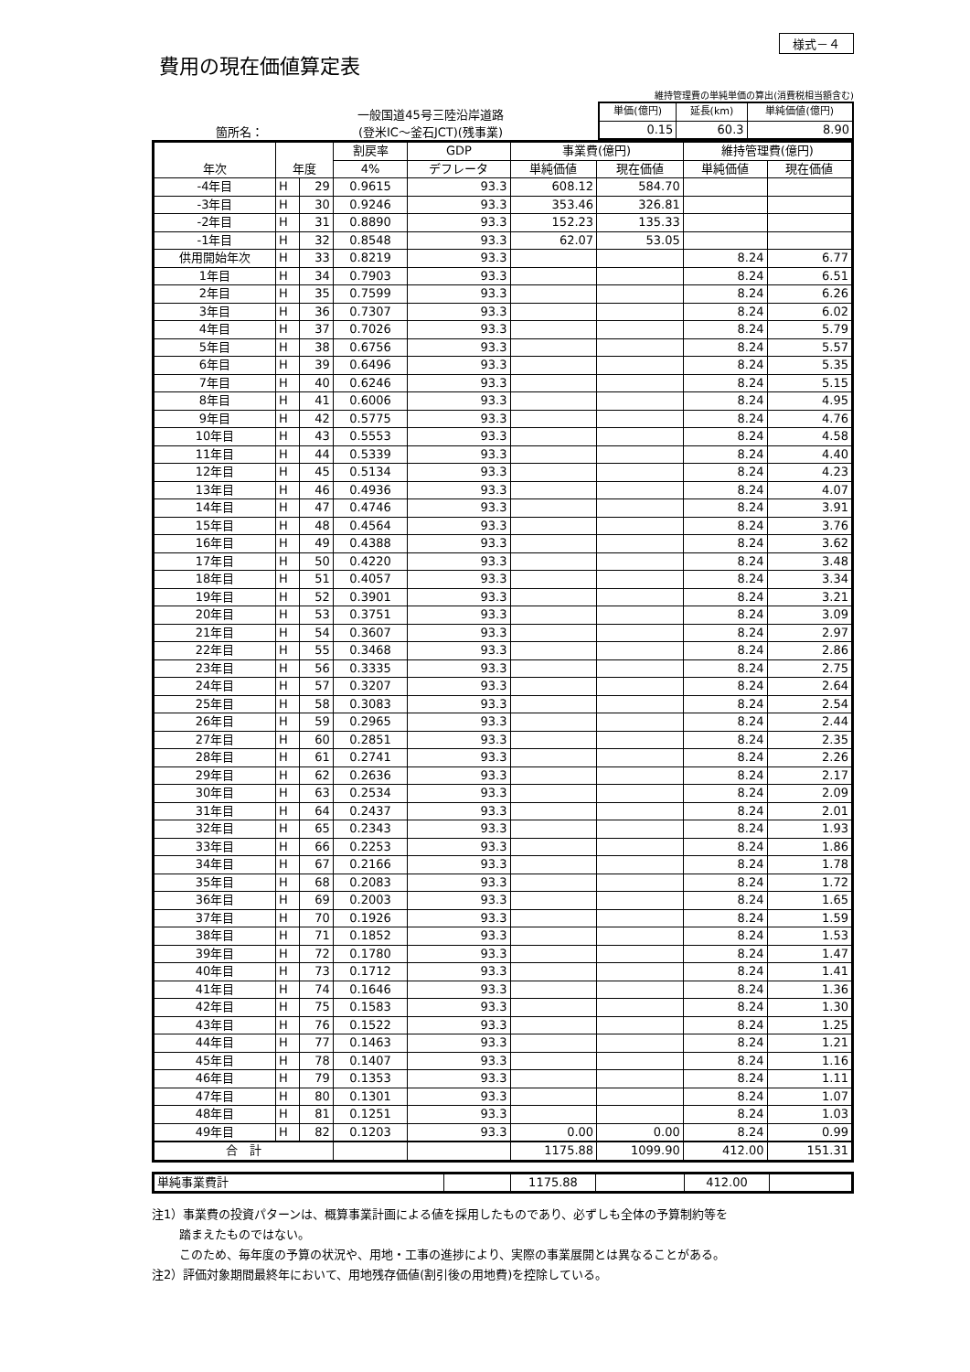様式－４
費用の現在価値算定表
箇所名：
一般国道45号三陸沿岸道路
(登米IC～釜石JCT)(残事業)
維持管理費の単純単価の算出(消費税相当額含む)
| 単価(億円) | 延長(km) | 単純価値(億円) |
| 0.15 | 60.3 | 8.90 |
| 年次 | 年度 | | 割戻率 | GDP | 事業費(億円) | | 維持管理費(億円) | |
| --- | --- | --- | --- | --- | --- | --- | --- | --- |
| | | | 4% | デフレータ | 単純価値 | 現在価値 | 単純価値 | 現在価値 |
| -4年目 | H | 29 | 0.9615 | 93.3 | 608.12 | 584.70 | | |
| -3年目 | H | 30 | 0.9246 | 93.3 | 353.46 | 326.81 | | |
| -2年目 | H | 31 | 0.8890 | 93.3 | 152.23 | 135.33 | | |
| -1年目 | H | 32 | 0.8548 | 93.3 | 62.07 | 53.05 | | |
| 供用開始年次 | H | 33 | 0.8219 | 93.3 | | | 8.24 | 6.77 |
| 1年目 | H | 34 | 0.7903 | 93.3 | | | 8.24 | 6.51 |
| 2年目 | H | 35 | 0.7599 | 93.3 | | | 8.24 | 6.26 |
| 3年目 | H | 36 | 0.7307 | 93.3 | | | 8.24 | 6.02 |
| 4年目 | H | 37 | 0.7026 | 93.3 | | | 8.24 | 5.79 |
| 5年目 | H | 38 | 0.6756 | 93.3 | | | 8.24 | 5.57 |
| 6年目 | H | 39 | 0.6496 | 93.3 | | | 8.24 | 5.35 |
| 7年目 | H | 40 | 0.6246 | 93.3 | | | 8.24 | 5.15 |
| 8年目 | H | 41 | 0.6006 | 93.3 | | | 8.24 | 4.95 |
| 9年目 | H | 42 | 0.5775 | 93.3 | | | 8.24 | 4.76 |
| 10年目 | H | 43 | 0.5553 | 93.3 | | | 8.24 | 4.58 |
| 11年目 | H | 44 | 0.5339 | 93.3 | | | 8.24 | 4.40 |
| 12年目 | H | 45 | 0.5134 | 93.3 | | | 8.24 | 4.23 |
| 13年目 | H | 46 | 0.4936 | 93.3 | | | 8.24 | 4.07 |
| 14年目 | H | 47 | 0.4746 | 93.3 | | | 8.24 | 3.91 |
| 15年目 | H | 48 | 0.4564 | 93.3 | | | 8.24 | 3.76 |
| 16年目 | H | 49 | 0.4388 | 93.3 | | | 8.24 | 3.62 |
| 17年目 | H | 50 | 0.4220 | 93.3 | | | 8.24 | 3.48 |
| 18年目 | H | 51 | 0.4057 | 93.3 | | | 8.24 | 3.34 |
| 19年目 | H | 52 | 0.3901 | 93.3 | | | 8.24 | 3.21 |
| 20年目 | H | 53 | 0.3751 | 93.3 | | | 8.24 | 3.09 |
| 21年目 | H | 54 | 0.3607 | 93.3 | | | 8.24 | 2.97 |
| 22年目 | H | 55 | 0.3468 | 93.3 | | | 8.24 | 2.86 |
| 23年目 | H | 56 | 0.3335 | 93.3 | | | 8.24 | 2.75 |
| 24年目 | H | 57 | 0.3207 | 93.3 | | | 8.24 | 2.64 |
| 25年目 | H | 58 | 0.3083 | 93.3 | | | 8.24 | 2.54 |
| 26年目 | H | 59 | 0.2965 | 93.3 | | | 8.24 | 2.44 |
| 27年目 | H | 60 | 0.2851 | 93.3 | | | 8.24 | 2.35 |
| 28年目 | H | 61 | 0.2741 | 93.3 | | | 8.24 | 2.26 |
| 29年目 | H | 62 | 0.2636 | 93.3 | | | 8.24 | 2.17 |
| 30年目 | H | 63 | 0.2534 | 93.3 | | | 8.24 | 2.09 |
| 31年目 | H | 64 | 0.2437 | 93.3 | | | 8.24 | 2.01 |
| 32年目 | H | 65 | 0.2343 | 93.3 | | | 8.24 | 1.93 |
| 33年目 | H | 66 | 0.2253 | 93.3 | | | 8.24 | 1.86 |
| 34年目 | H | 67 | 0.2166 | 93.3 | | | 8.24 | 1.78 |
| 35年目 | H | 68 | 0.2083 | 93.3 | | | 8.24 | 1.72 |
| 36年目 | H | 69 | 0.2003 | 93.3 | | | 8.24 | 1.65 |
| 37年目 | H | 70 | 0.1926 | 93.3 | | | 8.24 | 1.59 |
| 38年目 | H | 71 | 0.1852 | 93.3 | | | 8.24 | 1.53 |
| 39年目 | H | 72 | 0.1780 | 93.3 | | | 8.24 | 1.47 |
| 40年目 | H | 73 | 0.1712 | 93.3 | | | 8.24 | 1.41 |
| 41年目 | H | 74 | 0.1646 | 93.3 | | | 8.24 | 1.36 |
| 42年目 | H | 75 | 0.1583 | 93.3 | | | 8.24 | 1.30 |
| 43年目 | H | 76 | 0.1522 | 93.3 | | | 8.24 | 1.25 |
| 44年目 | H | 77 | 0.1463 | 93.3 | | | 8.24 | 1.21 |
| 45年目 | H | 78 | 0.1407 | 93.3 | | | 8.24 | 1.16 |
| 46年目 | H | 79 | 0.1353 | 93.3 | | | 8.24 | 1.11 |
| 47年目 | H | 80 | 0.1301 | 93.3 | | | 8.24 | 1.07 |
| 48年目 | H | 81 | 0.1251 | 93.3 | | | 8.24 | 1.03 |
| 49年目 | H | 82 | 0.1203 | 93.3 | 0.00 | 0.00 | 8.24 | 0.99 |
| 合 計 | | | | | 1175.88 | 1099.90 | 412.00 | 151.31 |
| 単純事業費計 | | 1175.88 | | 412.00 | |
注1）事業費の投資パターンは、概算事業計画による値を採用したものであり、必ずしも全体の予算制約等を
　　 踏まえたものではない。
　　 このため、毎年度の予算の状況や、用地・工事の進捗により、実際の事業展開とは異なることがある。
注2）評価対象期間最終年において、用地残存価値(割引後の用地費)を控除している。